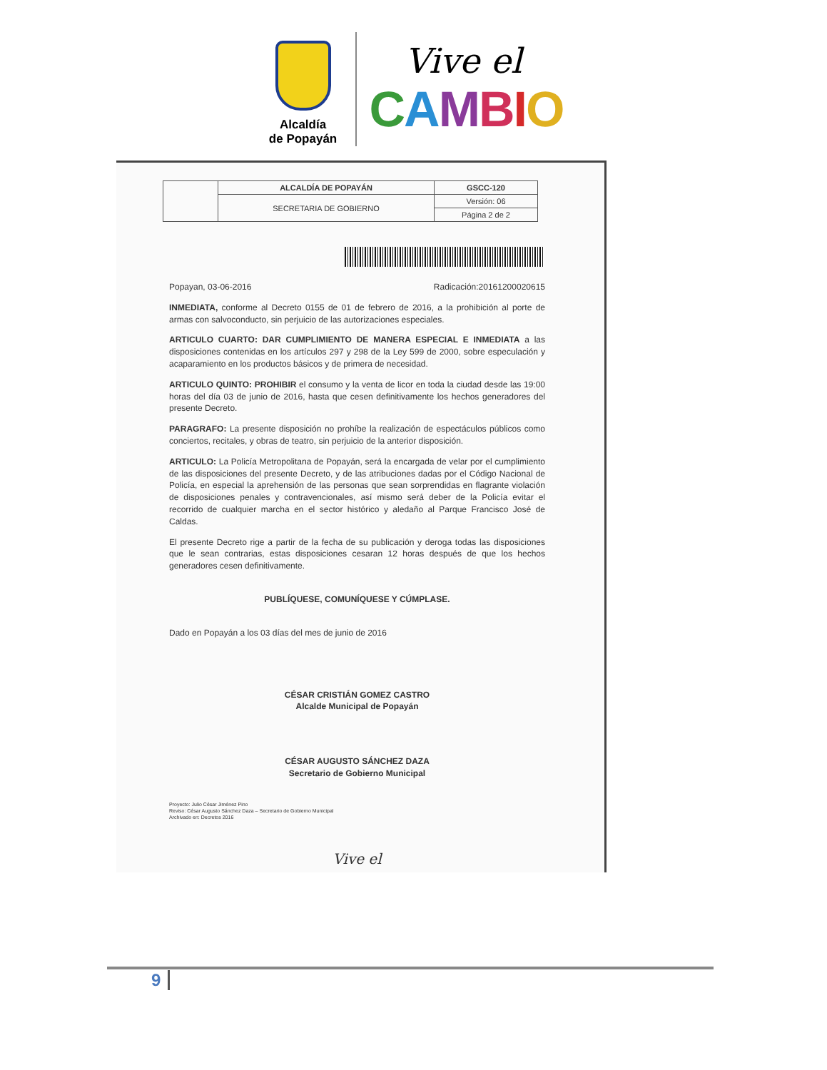Alcaldía
de Popayán
Vive el
CAMBIO
| | ALCALDÍA DE POPAYÁN | GSCC-120 |
| | SECRETARIA DE GOBIERNO | Versión: 06 |
| | | Página 2 de 2 |
Popayan, 03-06-2016 Radicación:20161200020615
INMEDIATA, conforme al Decreto 0155 de 01 de febrero de 2016, a la prohibición al porte de armas con salvoconducto, sin perjuicio de las autorizaciones especiales.
ARTICULO CUARTO: DAR CUMPLIMIENTO DE MANERA ESPECIAL E INMEDIATA a las disposiciones contenidas en los artículos 297 y 298 de la Ley 599 de 2000, sobre especulación y acaparamiento en los productos básicos y de primera de necesidad.
ARTICULO QUINTO: PROHIBIR el consumo y la venta de licor en toda la ciudad desde las 19:00 horas del día 03 de junio de 2016, hasta que cesen definitivamente los hechos generadores del presente Decreto.
PARAGRAFO: La presente disposición no prohíbe la realización de espectáculos públicos como conciertos, recitales, y obras de teatro, sin perjuicio de la anterior disposición.
ARTICULO: La Policía Metropolitana de Popayán, será la encargada de velar por el cumplimiento de las disposiciones del presente Decreto, y de las atribuciones dadas por el Código Nacional de Policía, en especial la aprehensión de las personas que sean sorprendidas en flagrante violación de disposiciones penales y contravencionales, así mismo será deber de la Policía evitar el recorrido de cualquier marcha en el sector histórico y aledaño al Parque Francisco José de Caldas.
El presente Decreto rige a partir de la fecha de su publicación y deroga todas las disposiciones que le sean contrarias, estas disposiciones cesaran 12 horas después de que los hechos generadores cesen definitivamente.
PUBLÍQUESE, COMUNÍQUESE Y CÚMPLASE.
Dado en Popayán a los 03 días del mes de junio de 2016
CÉSAR CRISTIÁN GOMEZ CASTRO
Alcalde Municipal de Popayán
CÉSAR AUGUSTO SÁNCHEZ DAZA
Secretario de Gobierno Municipal
Proyecto: Julio César Jiménez Pino
Reviso: César Augusto Sánchez Daza – Secretario de Gobierno Municipal
Archivado en: Decretos 2016
Vive el
9